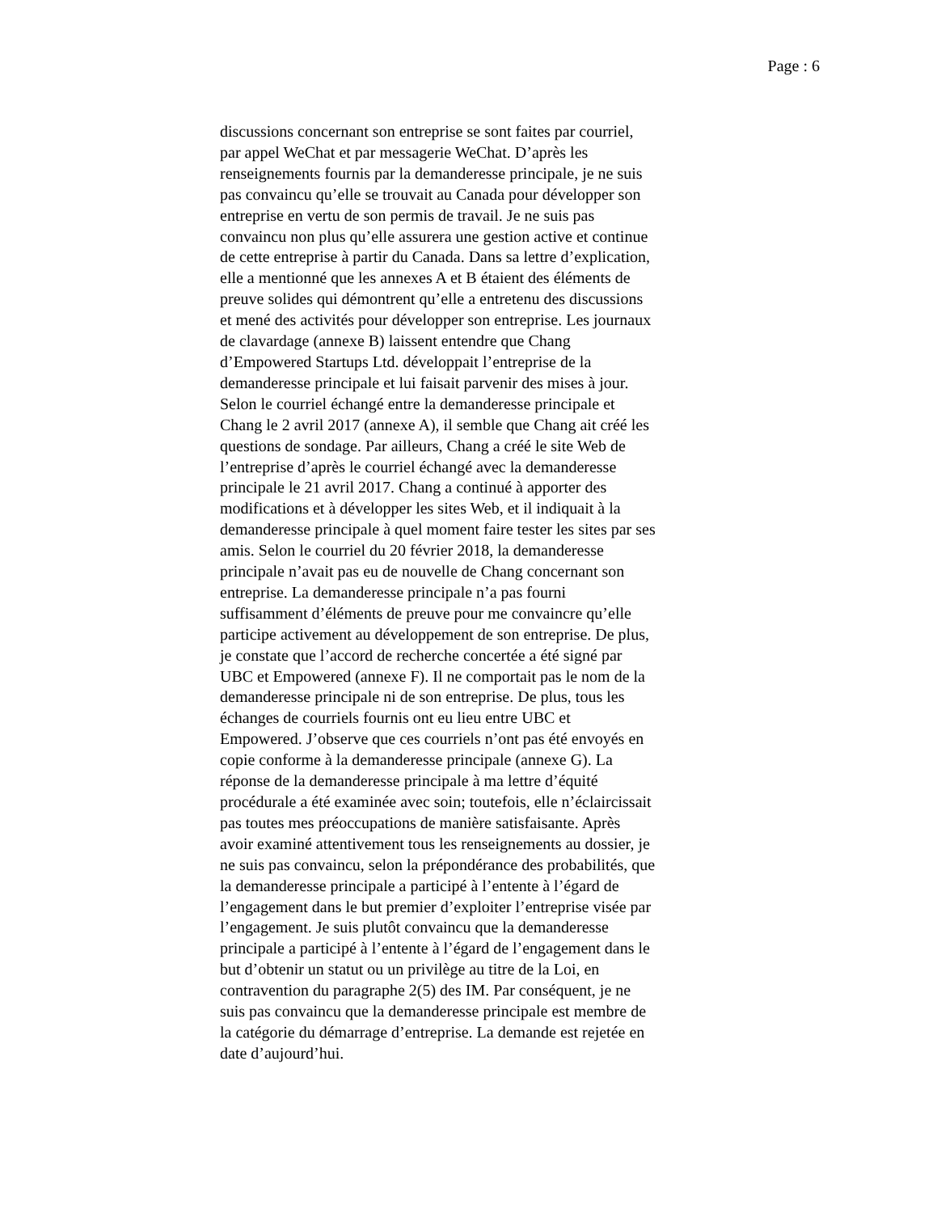Page : 6
discussions concernant son entreprise se sont faites par courriel,
par appel WeChat et par messagerie WeChat. D’après les
renseignements fournis par la demanderesse principale, je ne suis
pas convaincu qu’elle se trouvait au Canada pour développer son
entreprise en vertu de son permis de travail. Je ne suis pas
convaincu non plus qu’elle assurera une gestion active et continue
de cette entreprise à partir du Canada. Dans sa lettre d’explication,
elle a mentionné que les annexes A et B étaient des éléments de
preuve solides qui démontrent qu’elle a entretenu des discussions
et mené des activités pour développer son entreprise. Les journaux
de clavardage (annexe B) laissent entendre que Chang
d’Empowered Startups Ltd. développait l’entreprise de la
demanderesse principale et lui faisait parvenir des mises à jour.
Selon le courriel échangé entre la demanderesse principale et
Chang le 2 avril 2017 (annexe A), il semble que Chang ait créé les
questions de sondage. Par ailleurs, Chang a créé le site Web de
l’entreprise d’après le courriel échangé avec la demanderesse
principale le 21 avril 2017. Chang a continué à apporter des
modifications et à développer les sites Web, et il indiquait à la
demanderesse principale à quel moment faire tester les sites par ses
amis. Selon le courriel du 20 février 2018, la demanderesse
principale n’avait pas eu de nouvelle de Chang concernant son
entreprise. La demanderesse principale n’a pas fourni
suffisamment d’éléments de preuve pour me convaincre qu’elle
participe activement au développement de son entreprise. De plus,
je constate que l’accord de recherche concertée a été signé par
UBC et Empowered (annexe F). Il ne comportait pas le nom de la
demanderesse principale ni de son entreprise. De plus, tous les
échanges de courriels fournis ont eu lieu entre UBC et
Empowered. J’observe que ces courriels n’ont pas été envoyés en
copie conforme à la demanderesse principale (annexe G). La
réponse de la demanderesse principale à ma lettre d’équité
procédurale a été examinée avec soin; toutefois, elle n’éclaircissait
pas toutes mes préoccupations de manière satisfaisante. Après
avoir examiné attentivement tous les renseignements au dossier, je
ne suis pas convaincu, selon la prépondérance des probabilités, que
la demanderesse principale a participé à l’entente à l’égard de
l’engagement dans le but premier d’exploiter l’entreprise visée par
l’engagement. Je suis plutôt convaincu que la demanderesse
principale a participé à l’entente à l’égard de l’engagement dans le
but d’obtenir un statut ou un privilège au titre de la Loi, en
contravention du paragraphe 2(5) des IM. Par conséquent, je ne
suis pas convaincu que la demanderesse principale est membre de
la catégorie du démarrage d’entreprise. La demande est rejetée en
date d’aujourd’hui.